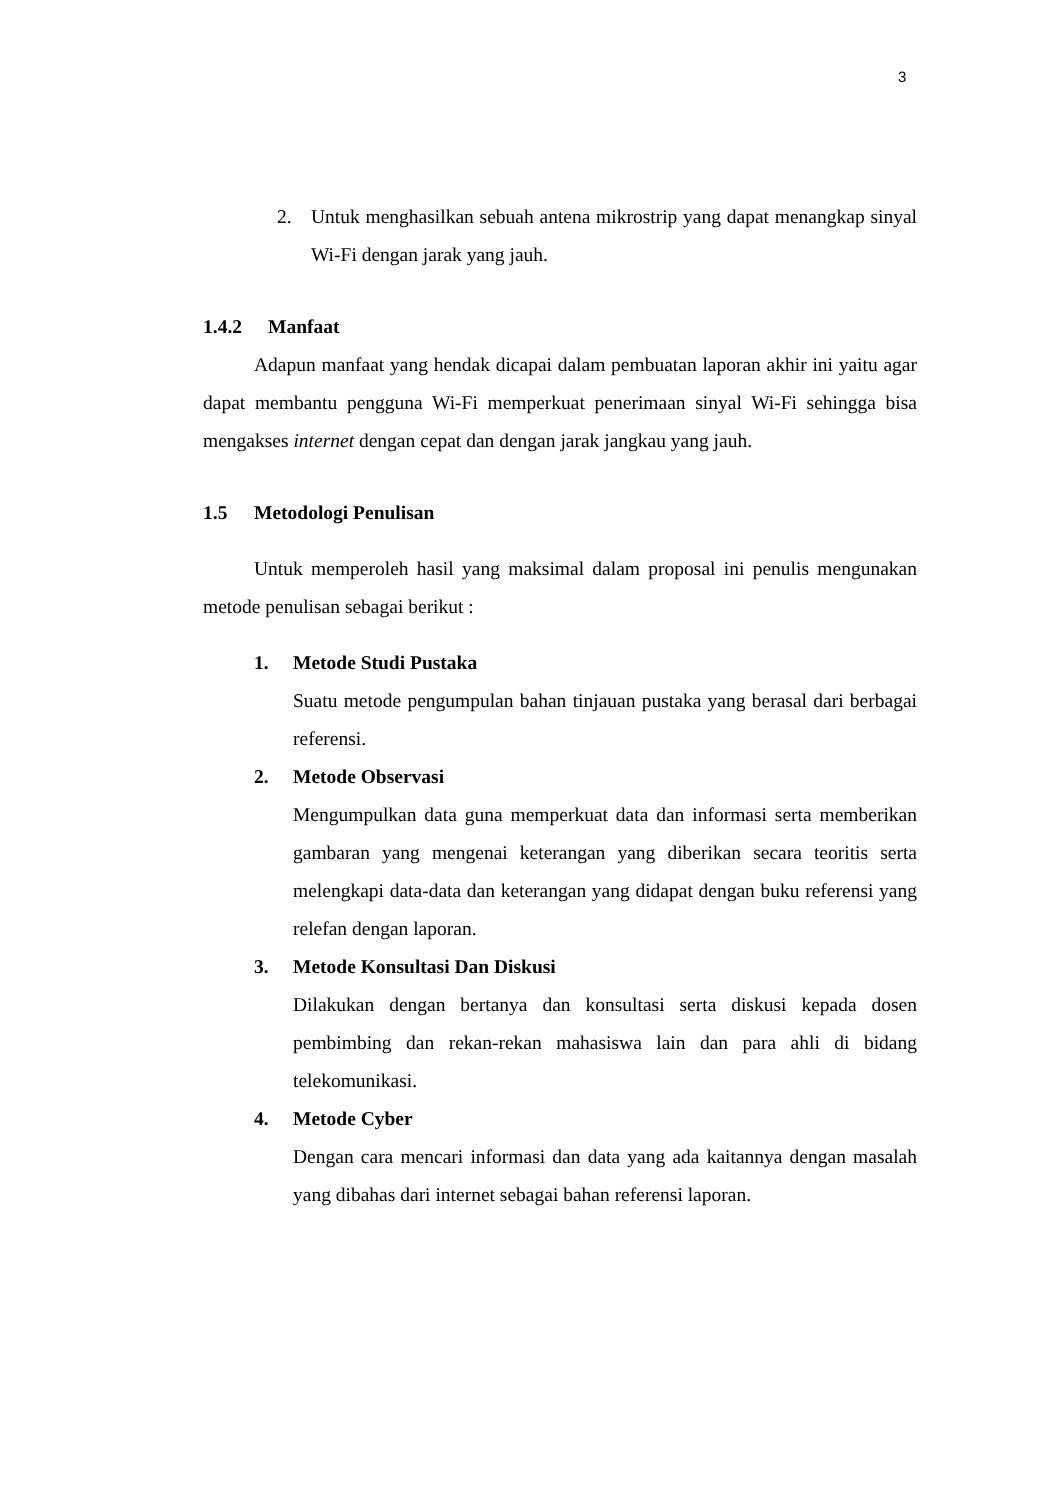3
2. Untuk menghasilkan sebuah antena mikrostrip yang dapat menangkap sinyal Wi-Fi dengan jarak yang jauh.
1.4.2 Manfaat
Adapun manfaat yang hendak dicapai dalam pembuatan laporan akhir ini yaitu agar dapat membantu pengguna Wi-Fi memperkuat penerimaan sinyal Wi-Fi sehingga bisa mengakses internet dengan cepat dan dengan jarak jangkau yang jauh.
1.5 Metodologi Penulisan
Untuk memperoleh hasil yang maksimal dalam proposal ini penulis mengunakan metode penulisan sebagai berikut :
1. Metode Studi Pustaka
Suatu metode pengumpulan bahan tinjauan pustaka yang berasal dari berbagai referensi.
2. Metode Observasi
Mengumpulkan data guna memperkuat data dan informasi serta memberikan gambaran yang mengenai keterangan yang diberikan secara teoritis serta melengkapi data-data dan keterangan yang didapat dengan buku referensi yang relefan dengan laporan.
3. Metode Konsultasi Dan Diskusi
Dilakukan dengan bertanya dan konsultasi serta diskusi kepada dosen pembimbing dan rekan-rekan mahasiswa lain dan para ahli di bidang telekomunikasi.
4. Metode Cyber
Dengan cara mencari informasi dan data yang ada kaitannya dengan masalah yang dibahas dari internet sebagai bahan referensi laporan.